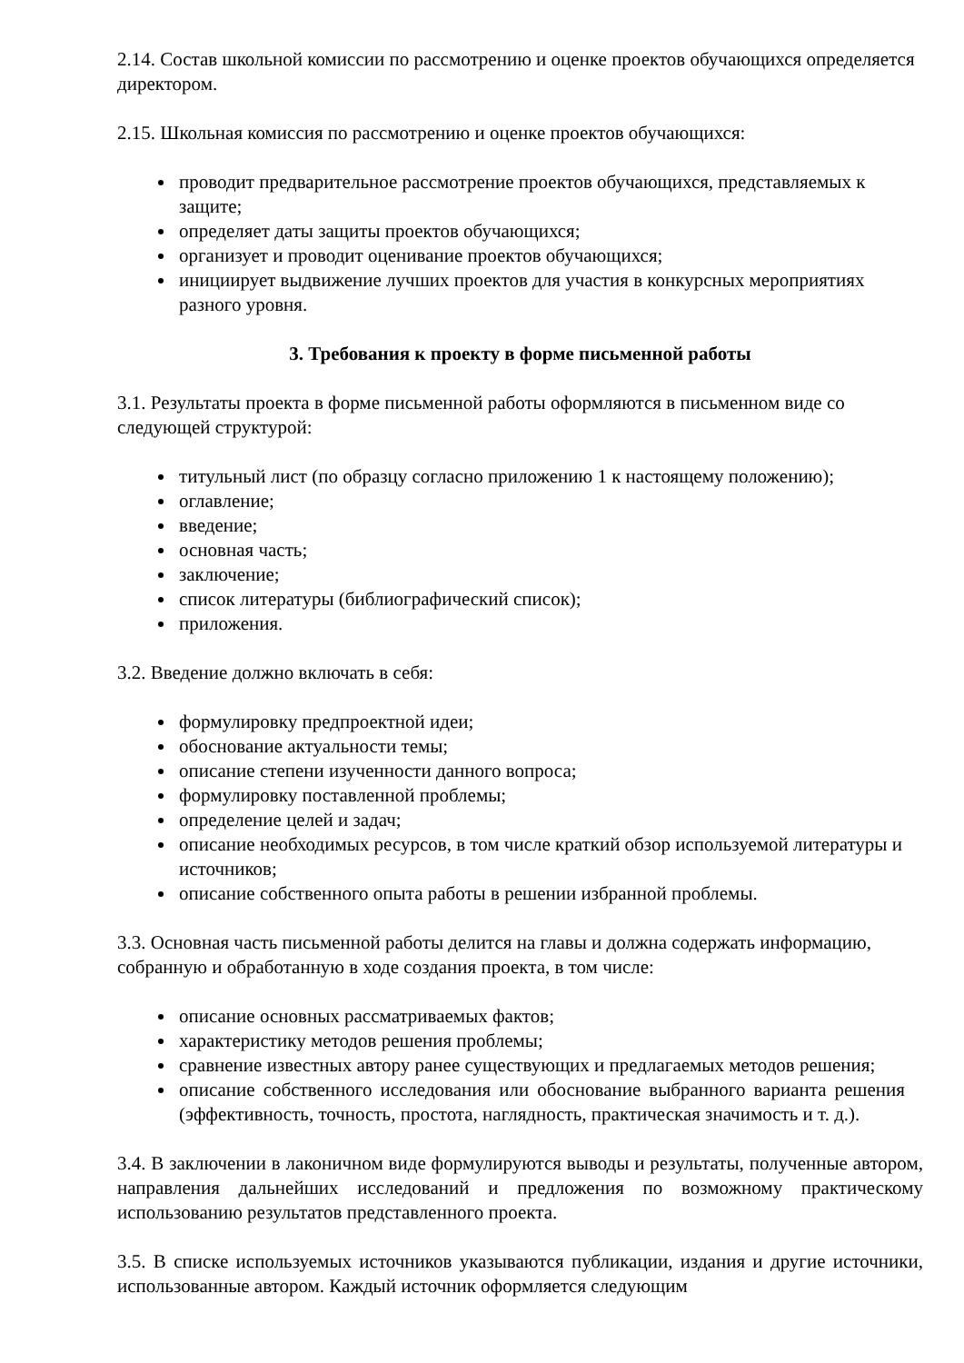2.14. Состав школьной комиссии по рассмотрению и оценке проектов обучающихся определяется директором.
2.15. Школьная комиссия по рассмотрению и оценке проектов обучающихся:
проводит предварительное рассмотрение проектов обучающихся, представляемых к защите;
определяет даты защиты проектов обучающихся;
организует и проводит оценивание проектов обучающихся;
инициирует выдвижение лучших проектов для участия в конкурсных мероприятиях разного уровня.
3. Требования к проекту в форме письменной работы
3.1. Результаты проекта в форме письменной работы оформляются в письменном виде со следующей структурой:
титульный лист (по образцу согласно приложению 1 к настоящему положению);
оглавление;
введение;
основная часть;
заключение;
список литературы (библиографический список);
приложения.
3.2. Введение должно включать в себя:
формулировку предпроектной идеи;
обоснование актуальности темы;
описание степени изученности данного вопроса;
формулировку поставленной проблемы;
определение целей и задач;
описание необходимых ресурсов, в том числе краткий обзор используемой литературы и источников;
описание собственного опыта работы в решении избранной проблемы.
3.3. Основная часть письменной работы делится на главы и должна содержать информацию, собранную и обработанную в ходе создания проекта, в том числе:
описание основных рассматриваемых фактов;
характеристику методов решения проблемы;
сравнение известных автору ранее существующих и предлагаемых методов решения;
описание собственного исследования или обоснование выбранного варианта решения (эффективность, точность, простота, наглядность, практическая значимость и т. д.).
3.4. В заключении в лаконичном виде формулируются выводы и результаты, полученные автором, направления дальнейших исследований и предложения по возможному практическому использованию результатов представленного проекта.
3.5. В списке используемых источников указываются публикации, издания и другие источники, использованные автором. Каждый источник оформляется следующим